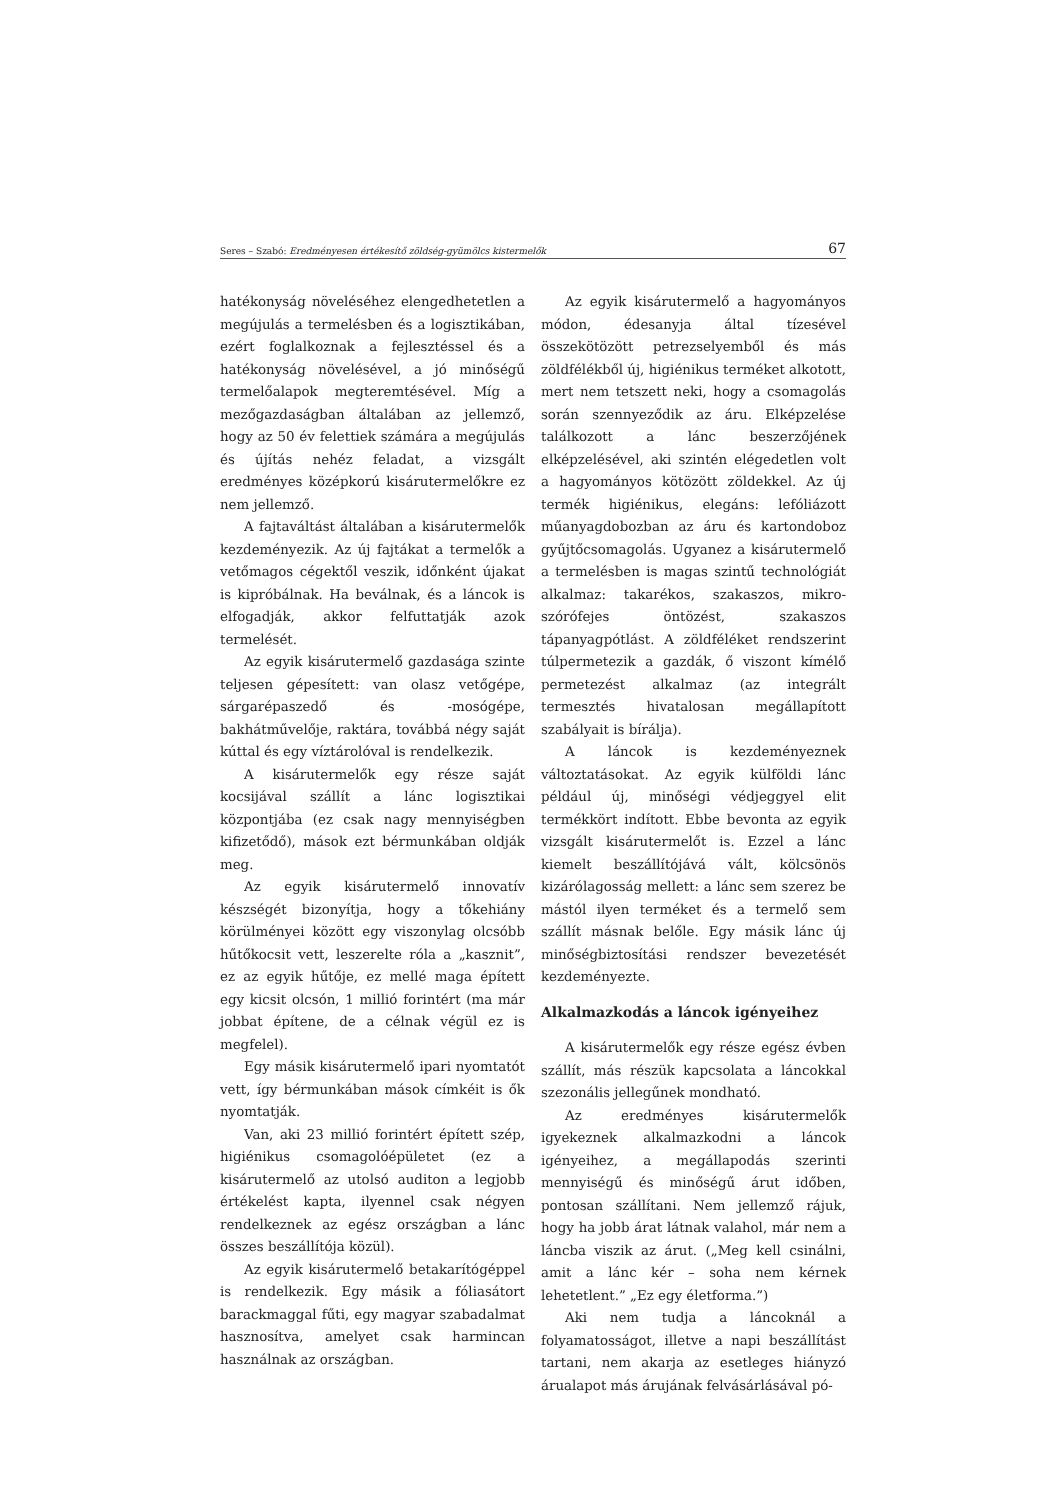Seres – Szabó: Eredményesen értékesítő zöldség-gyümölcs kistermelők 67
hatékonyság növeléséhez elengedhetetlen a megújulás a termelésben és a logisztikában, ezért foglalkoznak a fejlesztéssel és a hatékonyság növelésével, a jó minőségű termelőalapok megteremtésével. Míg a mezőgazdaságban általában az jellemző, hogy az 50 év felettiek számára a megújulás és újítás nehéz feladat, a vizsgált eredményes középkorú kisárutermelőkre ez nem jellemző.
A fajtaváltást általában a kisárutermelők kezdeményezik. Az új fajtákat a termelők a vetőmagos cégektől veszik, időnként újakat is kipróbálnak. Ha beválnak, és a láncok is elfogadják, akkor felfuttatják azok termelését.
Az egyik kisárutermelő gazdasága szinte teljesen gépesített: van olasz vetőgépe, sárgarépaszedő és -mosógépe, bakhátművelője, raktára, továbbá négy saját kúttal és egy víztárolóval is rendelkezik.
A kisárutermelők egy része saját kocsijával szállít a lánc logisztikai központjába (ez csak nagy mennyiségben kifizetődő), mások ezt bérmunkában oldják meg.
Az egyik kisárutermelő innovatív készségét bizonyítja, hogy a tőkehiány körülményei között egy viszonylag olcsóbb hűtőkocsit vett, leszerelte róla a „kasznit”, ez az egyik hűtője, ez mellé maga épített egy kicsit olcsón, 1 millió forintért (ma már jobbat építene, de a célnak végül ez is megfelel).
Egy másik kisárutermelő ipari nyomtatót vett, így bérmunkában mások címkéit is ők nyomtatják.
Van, aki 23 millió forintért épített szép, higiénikus csomagolóépületet (ez a kisárutermelő az utolsó auditon a legjobb értékelést kapta, ilyennel csak négyen rendelkeznek az egész országban a lánc összes beszállítója közül).
Az egyik kisárutermelő betakarítógéppel is rendelkezik. Egy másik a fóliasátort barackmaggal fűti, egy magyar szabadalmat hasznosítva, amelyet csak harmincan használnak az országban.
Az egyik kisárutermelő a hagyományos módon, édesanyja által tízesével összekötözött petrezselyemből és más zöldfélékből új, higiénikus terméket alkotott, mert nem tetszett neki, hogy a csomagolás során szennyeződik az áru. Elképzelése találkozott a lánc beszerzőjének elképzelésével, aki szintén elégedetlen volt a hagyományos kötözött zöldekkel. Az új termék higiénikus, elegáns: lefóliázott műanyagdobozban az áru és kartondoboz gyűjtőcsomagolás. Ugyanez a kisárutermelő a termelésben is magas szintű technológiát alkalmaz: takarékos, szakaszos, mikro-szórófejes öntözést, szakaszos tápanyagpótlást. A zöldféléket rendszerint túlpermetezik a gazdák, ő viszont kímélő permetezést alkalmaz (az integrált termesztés hivatalosan megállapított szabályait is bírálja).
A láncok is kezdeményeznek változtatásokat. Az egyik külföldi lánc például új, minőségi védjeggyel elit termékkört indított. Ebbe bevonta az egyik vizsgált kisárutermelőt is. Ezzel a lánc kiemelt beszállítójává vált, kölcsönös kizárólagosság mellett: a lánc sem szerez be mástól ilyen terméket és a termelő sem szállít másnak belőle. Egy másik lánc új minőségbiztosítási rendszer bevezetését kezdeményezte.
Alkalmazkodás a láncok igényeihez
A kisárutermelők egy része egész évben szállít, más részük kapcsolata a láncokkal szezonális jellegűnek mondható.
Az eredményes kisárutermelők igyekeznek alkalmazkodni a láncok igényeihez, a megállapodás szerinti mennyiségű és minőségű árut időben, pontosan szállítani. Nem jellemző rájuk, hogy ha jobb árat látnak valahol, már nem a láncba viszik az árut. („Meg kell csinálni, amit a lánc kér – soha nem kérnek lehetetlent.” „Ez egy életforma.”)
Aki nem tudja a láncoknál a folyamatosságot, illetve a napi beszállítást tartani, nem akarja az esetleges hiányzó árualapot más árujának felvásárlásával pó-